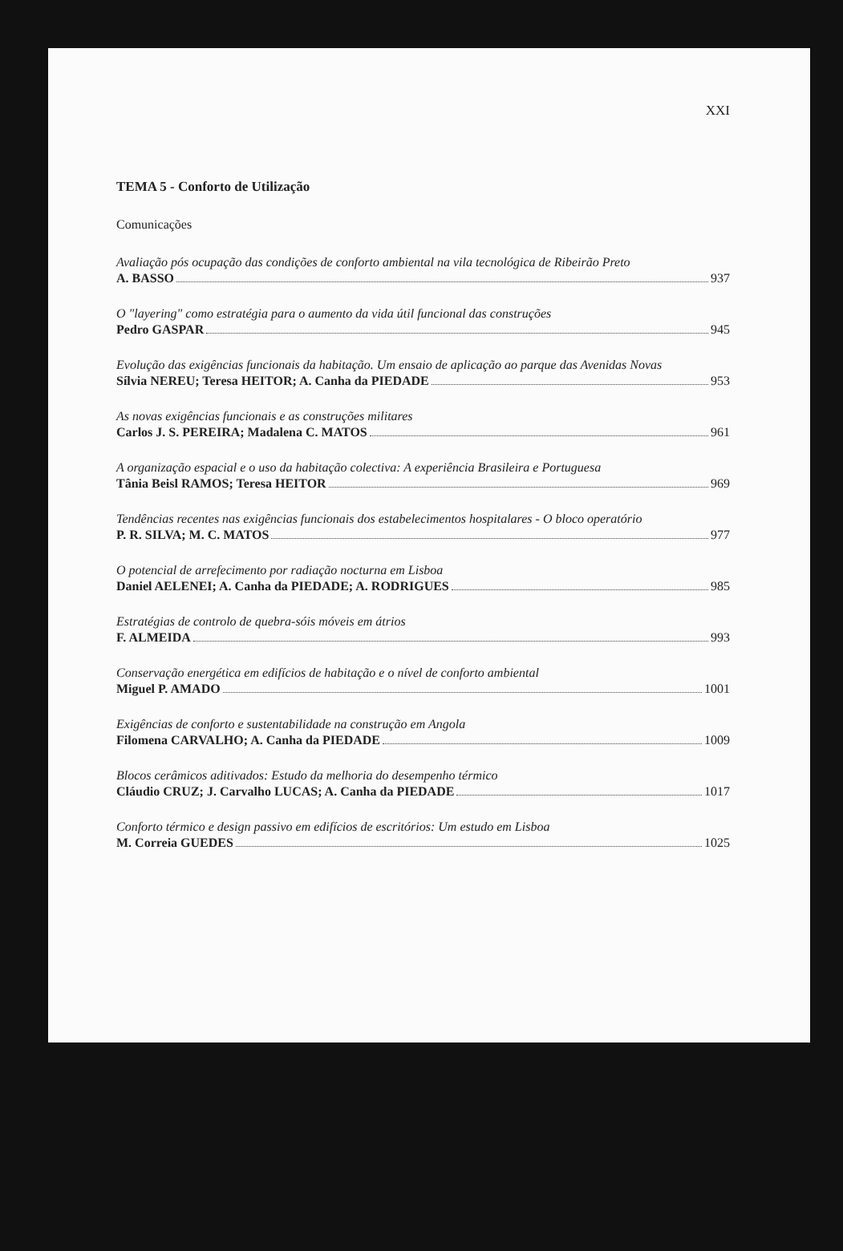XXI
TEMA 5 - Conforto de Utilização
Comunicações
Avaliação pós ocupação das condições de conforto ambiental na vila tecnológica de Ribeirão Preto
A. BASSO 937
O "layering" como estratégia para o aumento da vida útil funcional das construções
Pedro GASPAR 945
Evolução das exigências funcionais da habitação. Um ensaio de aplicação ao parque das Avenidas Novas
Sílvia NEREU; Teresa HEITOR; A. Canha da PIEDADE 953
As novas exigências funcionais e as construções militares
Carlos J. S. PEREIRA; Madalena C. MATOS 961
A organização espacial e o uso da habitação colectiva: A experiência Brasileira e Portuguesa
Tânia Beisl RAMOS; Teresa HEITOR 969
Tendências recentes nas exigências funcionais dos estabelecimentos hospitalares - O bloco operatório
P. R. SILVA; M. C. MATOS 977
O potencial de arrefecimento por radiação nocturna em Lisboa
Daniel AELENEI; A. Canha da PIEDADE; A. RODRIGUES 985
Estratégias de controlo de quebra-sóis móveis em átrios
F. ALMEIDA 993
Conservação energética em edifícios de habitação e o nível de conforto ambiental
Miguel P. AMADO 1001
Exigências de conforto e sustentabilidade na construção em Angola
Filomena CARVALHO; A. Canha da PIEDADE 1009
Blocos cerâmicos aditivados: Estudo da melhoria do desempenho térmico
Cláudio CRUZ; J. Carvalho LUCAS; A. Canha da PIEDADE 1017
Conforto térmico e design passivo em edifícios de escritórios: Um estudo em Lisboa
M. Correia GUEDES 1025